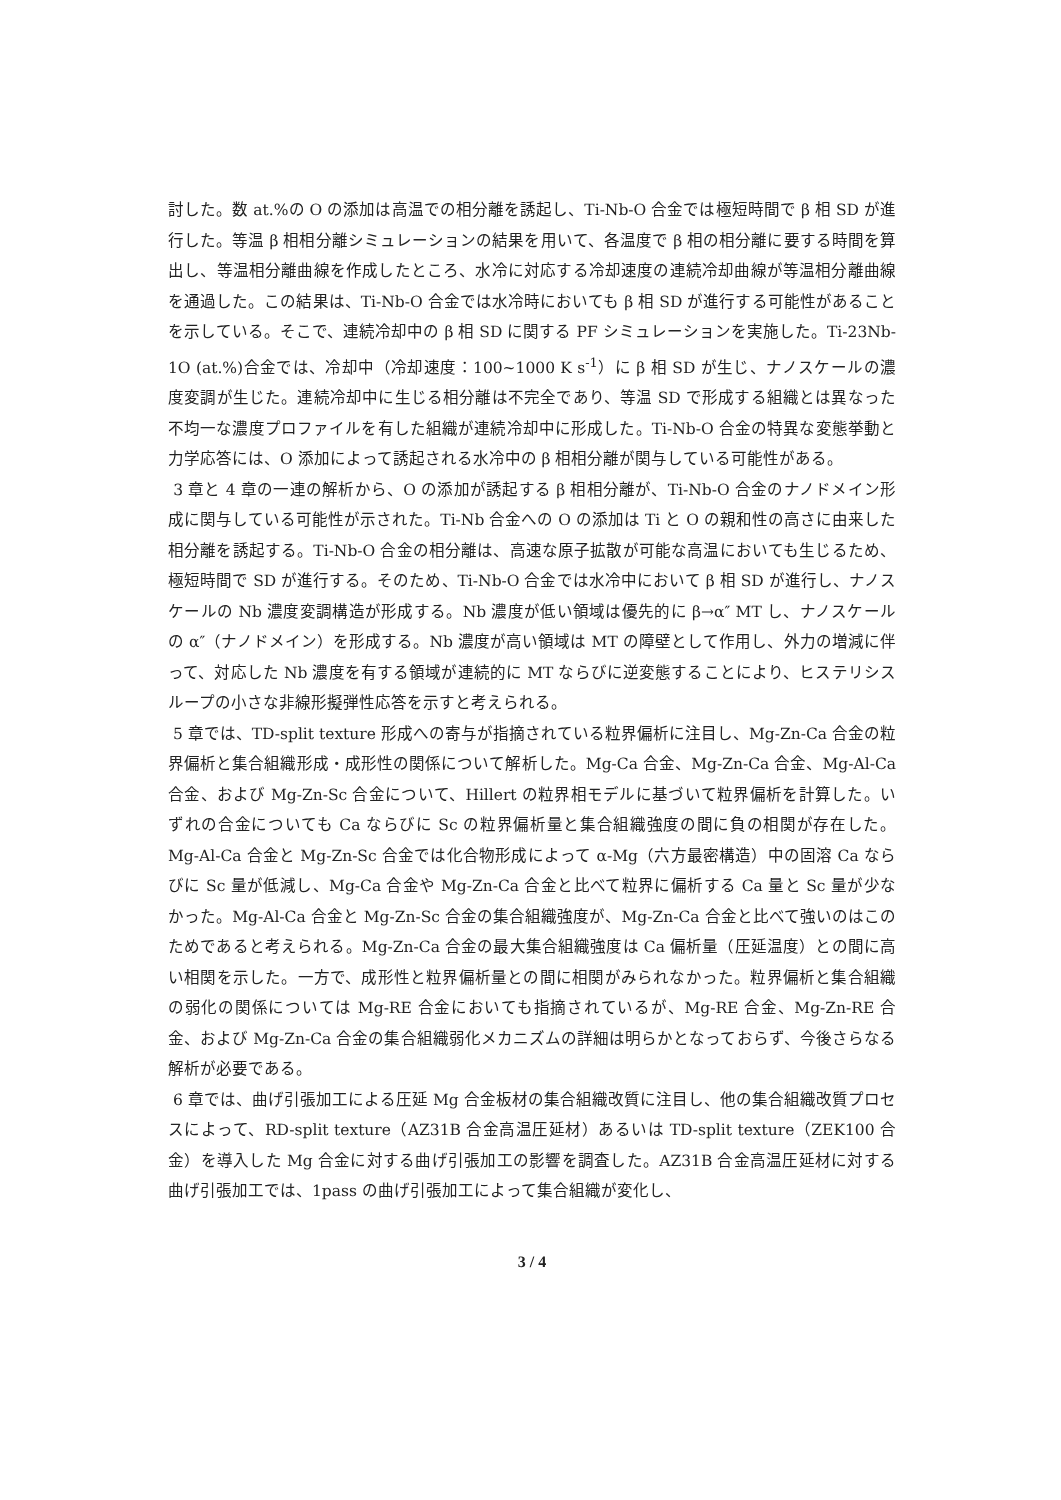討した。数 at.%の O の添加は高温での相分離を誘起し、Ti-Nb-O 合金では極短時間で β 相 SD が進行した。等温 β 相相分離シミュレーションの結果を用いて、各温度で β 相の相分離に要する時間を算出し、等温相分離曲線を作成したところ、水冷に対応する冷却速度の連続冷却曲線が等温相分離曲線を通過した。この結果は、Ti-Nb-O 合金では水冷時においても β 相 SD が進行する可能性があることを示している。そこで、連続冷却中の β 相 SD に関する PF シミュレーションを実施した。Ti-23Nb-1O (at.%)合金では、冷却中（冷却速度：100~1000 K s<sup>-1</sup>）に β 相 SD が生じ、ナノスケールの濃度変調が生じた。連続冷却中に生じる相分離は不完全であり、等温 SD で形成する組織とは異なった不均一な濃度プロファイルを有した組織が連続冷却中に形成した。Ti-Nb-O 合金の特異な変態挙動と力学応答には、O 添加によって誘起される水冷中の β 相相分離が関与している可能性がある。
3 章と 4 章の一連の解析から、O の添加が誘起する β 相相分離が、Ti-Nb-O 合金のナノドメイン形成に関与している可能性が示された。Ti-Nb 合金への O の添加は Ti と O の親和性の高さに由来した相分離を誘起する。Ti-Nb-O 合金の相分離は、高速な原子拡散が可能な高温においても生じるため、極短時間で SD が進行する。そのため、Ti-Nb-O 合金では水冷中において β 相 SD が進行し、ナノスケールの Nb 濃度変調構造が形成する。Nb 濃度が低い領域は優先的に β→α″ MT し、ナノスケールの α″（ナノドメイン）を形成する。Nb 濃度が高い領域は MT の障壁として作用し、外力の増減に伴って、対応した Nb 濃度を有する領域が連続的に MT ならびに逆変態することにより、ヒステリシスループの小さな非線形擬弾性応答を示すと考えられる。
5 章では、TD-split texture 形成への寄与が指摘されている粒界偏析に注目し、Mg-Zn-Ca 合金の粒界偏析と集合組織形成・成形性の関係について解析した。Mg-Ca 合金、Mg-Zn-Ca 合金、Mg-Al-Ca 合金、および Mg-Zn-Sc 合金について、Hillert の粒界相モデルに基づいて粒界偏析を計算した。いずれの合金についても Ca ならびに Sc の粒界偏析量と集合組織強度の間に負の相関が存在した。Mg-Al-Ca 合金と Mg-Zn-Sc 合金では化合物形成によって α-Mg（六方最密構造）中の固溶 Ca ならびに Sc 量が低減し、Mg-Ca 合金や Mg-Zn-Ca 合金と比べて粒界に偏析する Ca 量と Sc 量が少なかった。Mg-Al-Ca 合金と Mg-Zn-Sc 合金の集合組織強度が、Mg-Zn-Ca 合金と比べて強いのはこのためであると考えられる。Mg-Zn-Ca 合金の最大集合組織強度は Ca 偏析量（圧延温度）との間に高い相関を示した。一方で、成形性と粒界偏析量との間に相関がみられなかった。粒界偏析と集合組織の弱化の関係については Mg-RE 合金においても指摘されているが、Mg-RE 合金、Mg-Zn-RE 合金、および Mg-Zn-Ca 合金の集合組織弱化メカニズムの詳細は明らかとなっておらず、今後さらなる解析が必要である。
6 章では、曲げ引張加工による圧延 Mg 合金板材の集合組織改質に注目し、他の集合組織改質プロセスによって、RD-split texture（AZ31B 合金高温圧延材）あるいは TD-split texture（ZEK100 合金）を導入した Mg 合金に対する曲げ引張加工の影響を調査した。AZ31B 合金高温圧延材に対する曲げ引張加工では、1pass の曲げ引張加工によって集合組織が変化し、
3 / 4